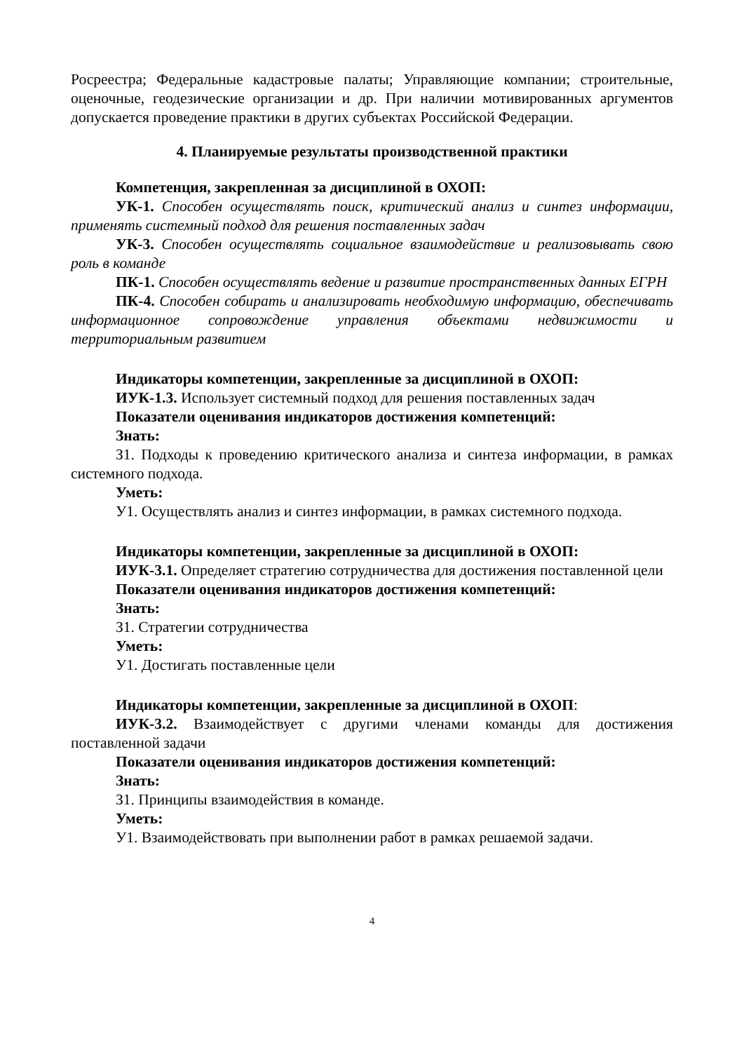Росреестра; Федеральные кадастровые палаты; Управляющие компании; строительные, оценочные, геодезические организации и др. При наличии мотивированных аргументов допускается проведение практики в других субъектах Российской Федерации.
4. Планируемые результаты производственной практики
Компетенция, закрепленная за дисциплиной в ОХОП:
УК-1. Способен осуществлять поиск, критический анализ и синтез информации, применять системный подход для решения поставленных задач
УК-3. Способен осуществлять социальное взаимодействие и реализовывать свою роль в команде
ПК-1. Способен осуществлять ведение и развитие пространственных данных ЕГРН
ПК-4. Способен собирать и анализировать необходимую информацию, обеспечивать информационное сопровождение управления объектами недвижимости и территориальным развитием
Индикаторы компетенции, закрепленные за дисциплиной в ОХОП:
ИУК-1.3. Использует системный подход для решения поставленных задач
Показатели оценивания индикаторов достижения компетенций:
Знать:
З1. Подходы к проведению критического анализа и синтеза информации, в рамках системного подхода.
Уметь:
У1. Осуществлять анализ и синтез информации, в рамках системного подхода.
Индикаторы компетенции, закрепленные за дисциплиной в ОХОП:
ИУК-3.1. Определяет стратегию сотрудничества для достижения поставленной цели
Показатели оценивания индикаторов достижения компетенций:
Знать:
З1. Стратегии сотрудничества
Уметь:
У1. Достигать поставленные цели
Индикаторы компетенции, закрепленные за дисциплиной в ОХОП:
ИУК-3.2. Взаимодействует с другими членами команды для достижения поставленной задачи
Показатели оценивания индикаторов достижения компетенций:
Знать:
З1. Принципы взаимодействия в команде.
Уметь:
У1. Взаимодействовать при выполнении работ в рамках решаемой задачи.
4